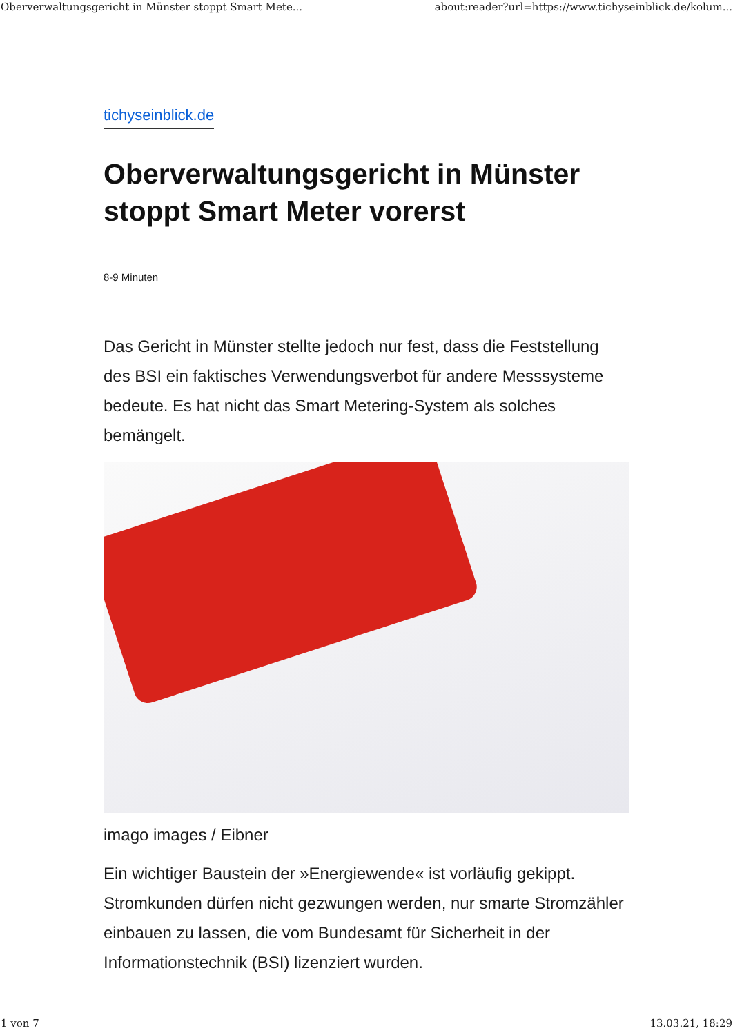Oberverwaltungsgericht in Münster stoppt Smart Mete... about:reader?url=https://www.tichyseinblick.de/kolum...
tichyseinblick.de
Oberverwaltungsgericht in Münster stoppt Smart Meter vorerst
8-9 Minuten
Das Gericht in Münster stellte jedoch nur fest, dass die Feststellung des BSI ein faktisches Verwendungsverbot für andere Messsysteme bedeute. Es hat nicht das Smart Metering-System als solches bemängelt.
imago images / Eibner
Ein wichtiger Baustein der »Energiewende« ist vorläufig gekippt. Stromkunden dürfen nicht gezwungen werden, nur smarte Stromzähler einbauen zu lassen, die vom Bundesamt für Sicherheit in der Informationstechnik (BSI) lizenziert wurden.
1 von 7 13.03.21, 18:29